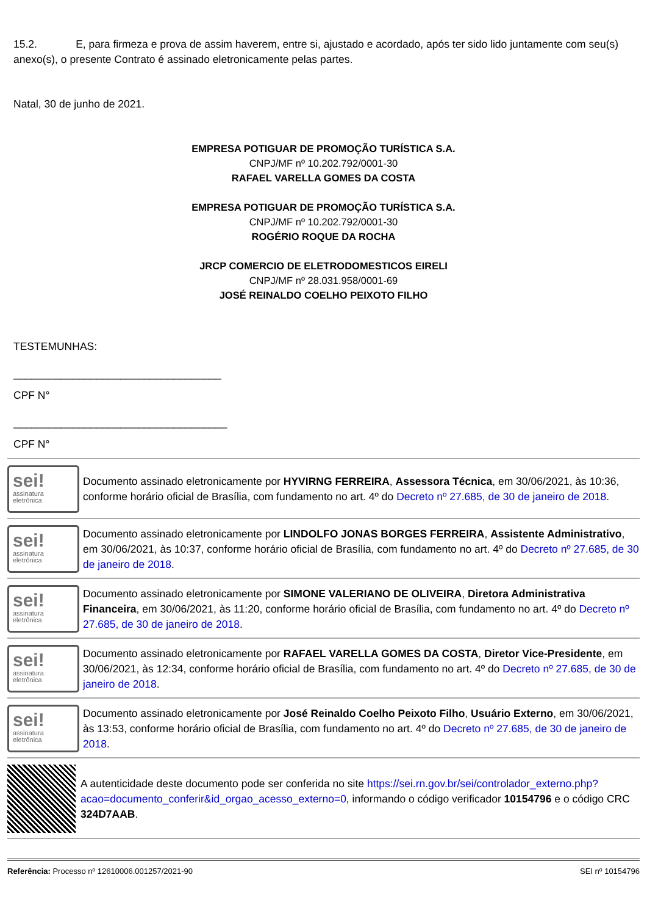15.2. E, para firmeza e prova de assim haverem, entre si, ajustado e acordado, após ter sido lido juntamente com seu(s) anexo(s), o presente Contrato é assinado eletronicamente pelas partes.
Natal, 30 de junho de 2021.
EMPRESA POTIGUAR DE PROMOÇÃO TURÍSTICA S.A.
CNPJ/MF nº 10.202.792/0001-30
RAFAEL VARELLA GOMES DA COSTA
EMPRESA POTIGUAR DE PROMOÇÃO TURÍSTICA S.A.
CNPJ/MF nº 10.202.792/0001-30
ROGÉRIO ROQUE DA ROCHA
JRCP COMERCIO DE ELETRODOMESTICOS EIRELI
CNPJ/MF nº 28.031.958/0001-69
JOSÉ REINALDO COELHO PEIXOTO FILHO
TESTEMUNHAS:
___________________________________
CPF N°
____________________________________
CPF N°
sei!
assinatura
eletrônica
Documento assinado eletronicamente por HYVIRNG FERREIRA, Assessora Técnica, em 30/06/2021, às 10:36, conforme horário oficial de Brasília, com fundamento no art. 4º do Decreto nº 27.685, de 30 de janeiro de 2018.
sei!
assinatura
eletrônica
Documento assinado eletronicamente por LINDOLFO JONAS BORGES FERREIRA, Assistente Administrativo, em 30/06/2021, às 10:37, conforme horário oficial de Brasília, com fundamento no art. 4º do Decreto nº 27.685, de 30 de janeiro de 2018.
sei!
assinatura
eletrônica
Documento assinado eletronicamente por SIMONE VALERIANO DE OLIVEIRA, Diretora Administrativa Financeira, em 30/06/2021, às 11:20, conforme horário oficial de Brasília, com fundamento no art. 4º do Decreto nº 27.685, de 30 de janeiro de 2018.
sei!
assinatura
eletrônica
Documento assinado eletronicamente por RAFAEL VARELLA GOMES DA COSTA, Diretor Vice-Presidente, em 30/06/2021, às 12:34, conforme horário oficial de Brasília, com fundamento no art. 4º do Decreto nº 27.685, de 30 de janeiro de 2018.
sei!
assinatura
eletrônica
Documento assinado eletronicamente por José Reinaldo Coelho Peixoto Filho, Usuário Externo, em 30/06/2021, às 13:53, conforme horário oficial de Brasília, com fundamento no art. 4º do Decreto nº 27.685, de 30 de janeiro de 2018.
A autenticidade deste documento pode ser conferida no site https://sei.rn.gov.br/sei/controlador_externo.php?acao=documento_conferir&id_orgao_acesso_externo=0, informando o código verificador 10154796 e o código CRC 324D7AAB.
Referência: Processo nº 12610006.001257/2021-90 SEI nº 10154796